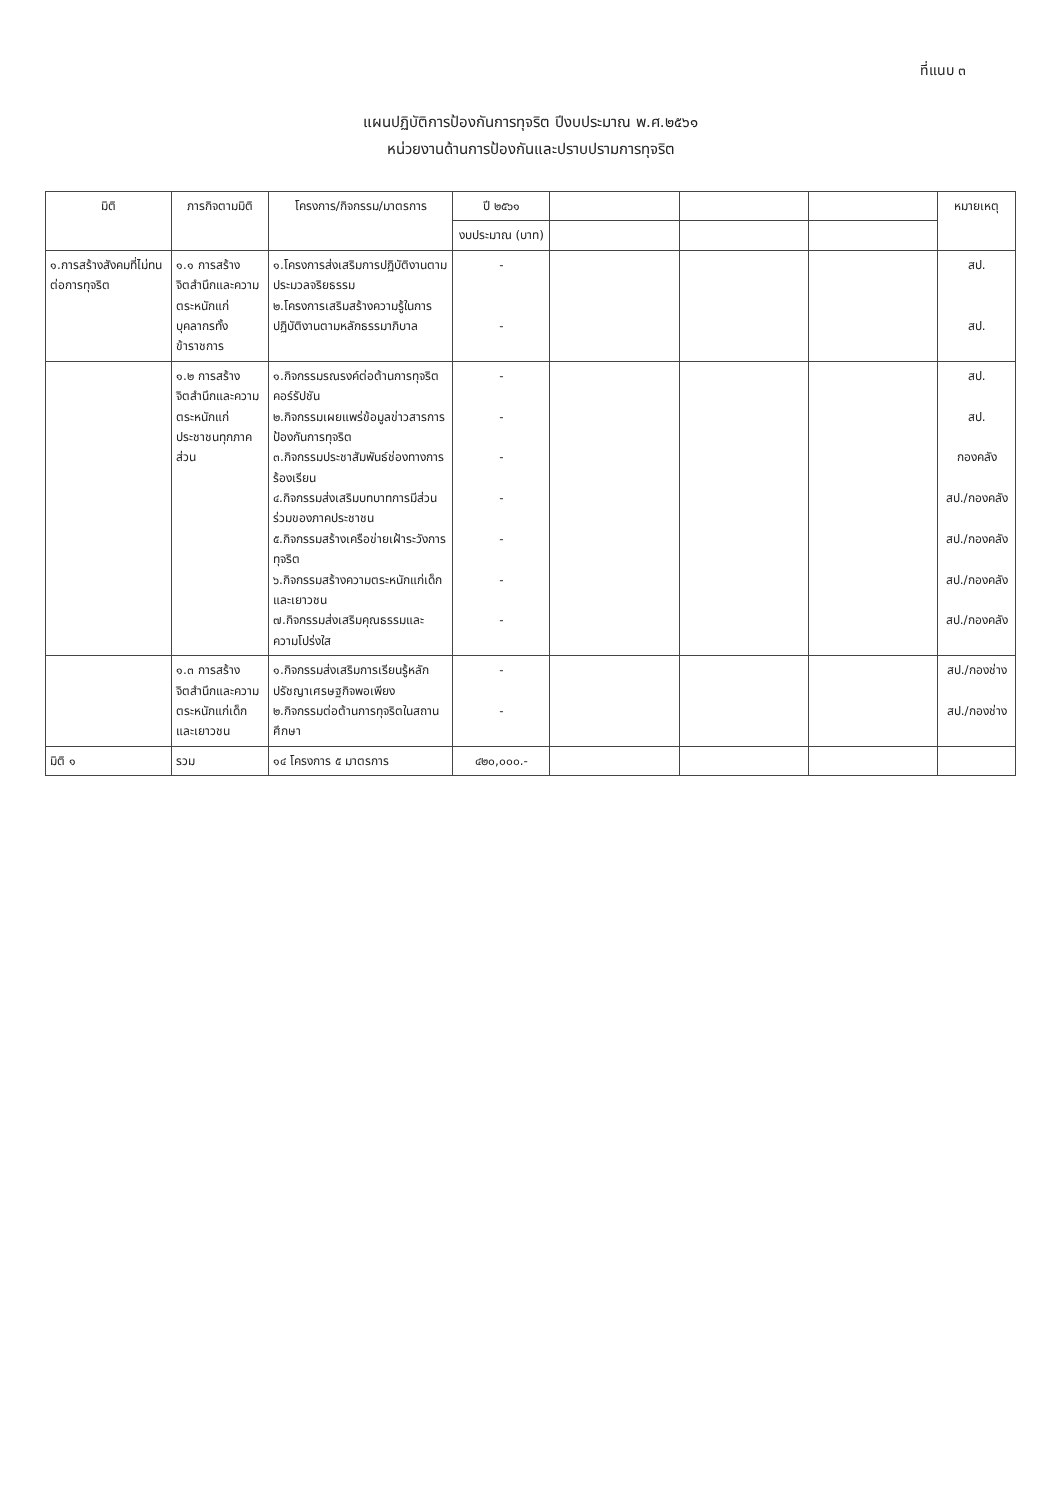ที่แนบ ๓
แผนปฏิบัติการป้องกันการทุจริต ปีงบประมาณ พ.ศ.๒๕๖๑
หน่วยงานด้านการป้องกันและปราบปรามการทุจริต
| มิติ | ภารกิจตามมิติ | โครงการ/กิจกรรม/มาตรการ | ปี ๒๕๖๑ | | | | หมายเหตุ |
| --- | --- | --- | --- | --- | --- | --- | --- |
| | | | งบประมาณ (บาท) | | | | |
| ๑.การสร้างสังคมที่ไม่ทนต่อการทุจริต | ๑.๑ การสร้างจิตสำนึกและความตระหนักแก่บุคลากรทั้งข้าราชการ | ๑.โครงการส่งเสริมการปฏิบัติงานตามประมวลจริยธรรม ๒.โครงการเสริมสร้างความรู้ในการปฏิบัติงานตามหลักธรรมาภิบาล | - - | | | | สป. สป. |
| | ๑.๒ การสร้างจิตสำนึกและความตระหนักแก่ประชาชนทุกภาคส่วน | ๑.กิจกรรมรณรงค์ต่อต้านการทุจริตคอร์รัปชัน ๒.กิจกรรมเผยแพร่ข้อมูลข่าวสารการป้องกันการทุจริต ๓.กิจกรรมประชาสัมพันธ์ช่องทางการร้องเรียน ๔.กิจกรรมส่งเสริมบทบาทการมีส่วนร่วมของภาคประชาชน ๕.กิจกรรมสร้างเครือข่ายเฝ้าระวังการทุจริต ๖.กิจกรรมสร้างความตระหนักแก่เด็กและเยาวชน ๗.กิจกรรมส่งเสริมคุณธรรมและความโปร่งใส | - - - - - - - | | | | สป. สป. กองคลัง สป./กองคลัง สป./กองคลัง สป./กองคลัง สป./กองคลัง |
| | ๑.๓ การสร้างจิตสำนึกและความตระหนักแก่เด็กและเยาวชน | ๑.กิจกรรมส่งเสริมการเรียนรู้หลักปรัชญาเศรษฐกิจพอเพียง ๒.กิจกรรมต่อต้านการทุจริตในสถานศึกษา | - - | | | | สป./กองช่าง สป./กองช่าง |
| มิติ ๑ | รวม | ๑๔ โครงการ ๕ มาตรการ | ๔๒๐,๐๐๐.- | | | | |